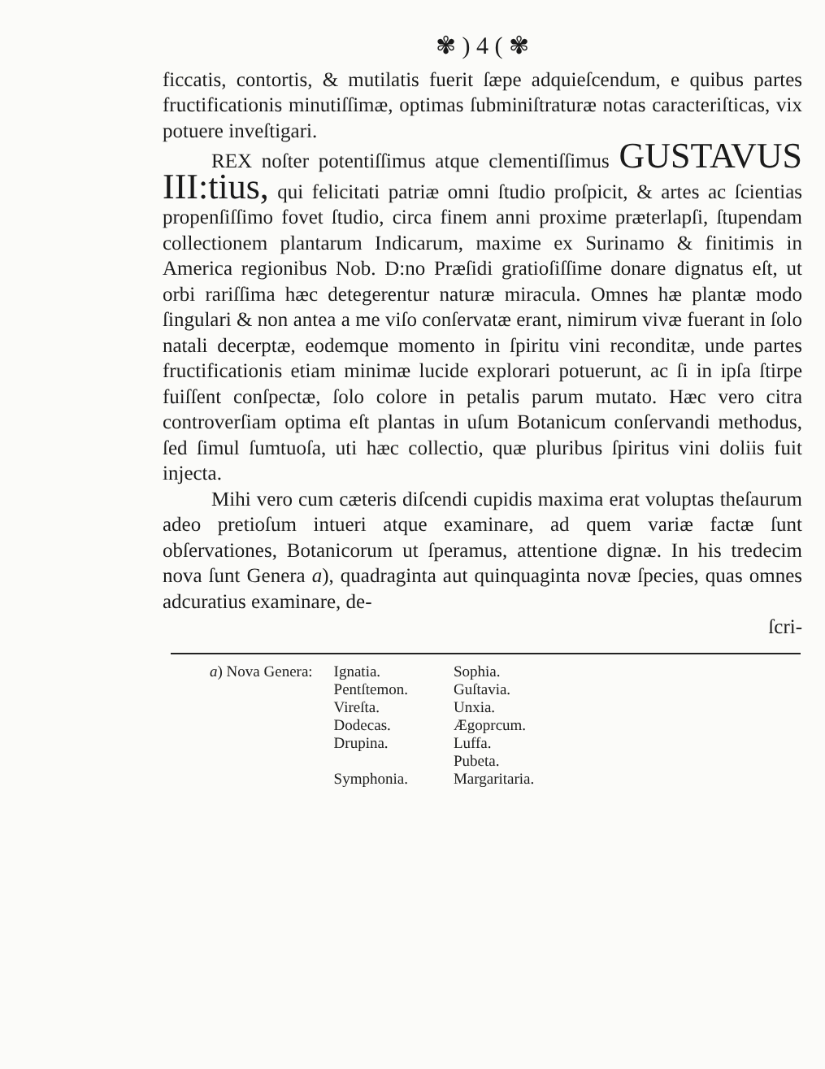✾ ) 4 ( ✾
ficcatis, contortis, & mutilatis fuerit ſæpe adquieſcendum, e quibus partes fructificationis minutiſſimæ, optimas ſubminiſtraturæ notas caracteriſticas, vix potuere inveſtigari.
REX noſter potentiſſimus atque clementiſſimus GUSTAVUS III:tius, qui felicitati patriæ omni ſtudio proſpicit, & artes ac ſcientias propenſiſſimo fovet ſtudio, circa finem anni proxime præterlapſi, ſtupendam collectionem plantarum Indicarum, maxime ex Surinamo & finitimis in America regionibus Nob. D:no Præſidi gratioſiſſime donare dignatus eſt, ut orbi rariſſima hæc detegerentur naturæ miracula. Omnes hæ plantæ modo ſingulari & non antea a me viſo conſervatæ erant, nimirum vivæ fuerant in ſolo natali decerptæ, eodemque momento in ſpiritu vini reconditæ, unde partes fructificationis etiam minimæ lucide explorari potuerunt, ac ſi in ipſa ſtirpe fuiſſent conſpectæ, ſolo colore in petalis parum mutato. Hæc vero citra controverſiam optima eſt plantas in uſum Botanicum conſervandi methodus, ſed ſimul ſumtuoſa, uti hæc collectio, quæ pluribus ſpiritus vini doliis fuit injecta.
Mihi vero cum cæteris diſcendi cupidis maxima erat voluptas theſaurum adeo pretioſum intueri atque examinare, ad quem variæ factæ ſunt obſervationes, Botanicorum ut ſperamus, attentione dignæ. In his tredecim nova ſunt Genera a), quadraginta aut quinquaginta novæ ſpecies, quas omnes adcuratius examinare, de-
ſcri-
a) Nova Genera: Ignatia.
Pentſtemon.
Vireſta.
Dodecas.
Drupina.
Symphonia.
Sophia.
Guſtavia.
Unxia.
Ægoprcum.
Luffa.
Pubeta.
Margaritaria.